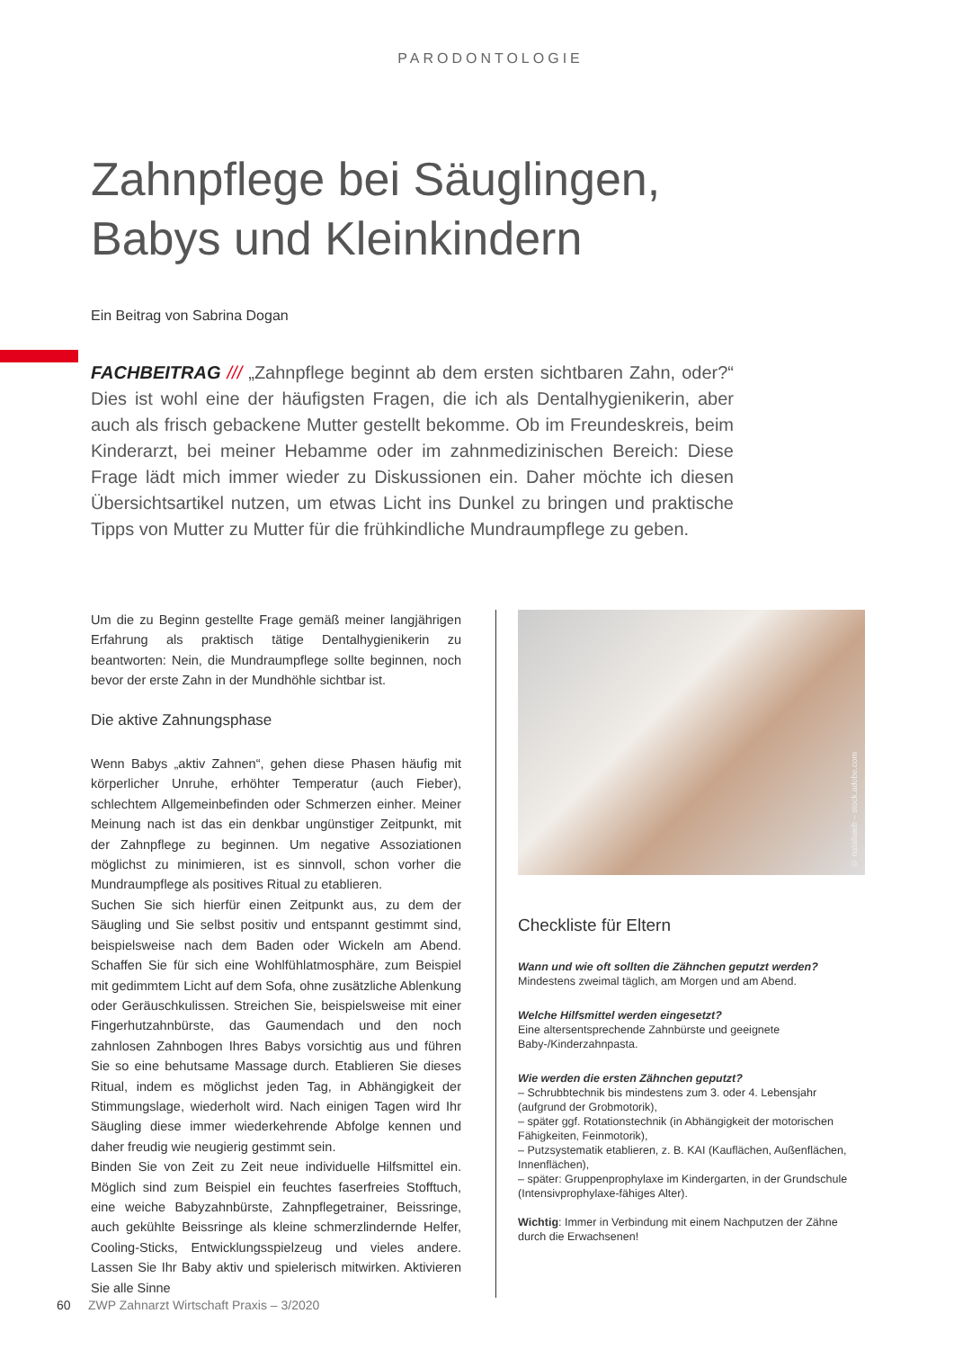PARODONTOLOGIE
Zahnpflege bei Säuglingen,
Babys und Kleinkindern
Ein Beitrag von Sabrina Dogan
FACHBEITRAG /// „Zahnpflege beginnt ab dem ersten sichtbaren Zahn, oder?“ Dies ist wohl eine der häufigsten Fragen, die ich als Dentalhygienikerin, aber auch als frisch gebackene Mutter gestellt bekomme. Ob im Freundeskreis, beim Kinderarzt, bei meiner Hebamme oder im zahnmedizinischen Bereich: Diese Frage lädt mich immer wieder zu Diskussionen ein. Daher möchte ich diesen Übersichtsartikel nutzen, um etwas Licht ins Dunkel zu bringen und praktische Tipps von Mutter zu Mutter für die frühkindliche Mundraumpflege zu geben.
Um die zu Beginn gestellte Frage gemäß meiner langjährigen Erfahrung als praktisch tätige Dentalhygienikerin zu beantworten: Nein, die Mundraumpflege sollte beginnen, noch bevor der erste Zahn in der Mundhöhle sichtbar ist.
Die aktive Zahnungsphase
Wenn Babys „aktiv Zahnen“, gehen diese Phasen häufig mit körperlicher Unruhe, erhöhter Temperatur (auch Fieber), schlechtem Allgemeinbefinden oder Schmerzen einher. Meiner Meinung nach ist das ein denkbar ungünstiger Zeitpunkt, mit der Zahnpflege zu beginnen. Um negative Assoziationen möglichst zu minimieren, ist es sinnvoll, schon vorher die Mundraumpflege als positives Ritual zu etablieren.
Suchen Sie sich hierfür einen Zeitpunkt aus, zu dem der Säugling und Sie selbst positiv und entspannt gestimmt sind, beispielsweise nach dem Baden oder Wickeln am Abend. Schaffen Sie für sich eine Wohlfühlatmosphäre, zum Beispiel mit gedimmtem Licht auf dem Sofa, ohne zusätzliche Ablenkung oder Geräuschkulissen. Streichen Sie, beispielsweise mit einer Fingerhutzahnbürste, das Gaumendach und den noch zahnlosen Zahnbogen Ihres Babys vorsichtig aus und führen Sie so eine behutsame Massage durch. Etablieren Sie dieses Ritual, indem es möglichst jeden Tag, in Abhängigkeit der Stimmungslage, wiederholt wird. Nach einigen Tagen wird Ihr Säugling diese immer wiederkehrende Abfolge kennen und daher freudig wie neugierig gestimmt sein.
Binden Sie von Zeit zu Zeit neue individuelle Hilfsmittel ein. Möglich sind zum Beispiel ein feuchtes faserfreies Stofftuch, eine weiche Babyzahnbürste, Zahnpflegetrainer, Beissringe, auch gekühlte Beissringe als kleine schmerzlindernde Helfer, Cooling-Sticks, Entwicklungsspielzeug und vieles andere. Lassen Sie Ihr Baby aktiv und spielerisch mitwirken. Aktivieren Sie alle Sinne
© natallaieb – stock.adobe.com
Checkliste für Eltern
Wann und wie oft sollten die Zähnchen geputzt werden?
Mindestens zweimal täglich, am Morgen und am Abend.
Welche Hilfsmittel werden eingesetzt?
Eine altersentsprechende Zahnbürste und geeignete Baby-/Kinderzahnpasta.
Wie werden die ersten Zähnchen geputzt?
– Schrubbtechnik bis mindestens zum 3. oder 4. Lebensjahr (aufgrund der Grobmotorik),
– später ggf. Rotationstechnik (in Abhängigkeit der motorischen Fähigkeiten, Feinmotorik),
– Putzsystematik etablieren, z. B. KAI (Kauflächen, Außenflächen, Innenflächen),
– später: Gruppenprophylaxe im Kindergarten, in der Grundschule (Intensivprophylaxe-fähiges Alter).
Wichtig: Immer in Verbindung mit einem Nachputzen der Zähne durch die Erwachsenen!
60 ZWP Zahnarzt Wirtschaft Praxis – 3/2020